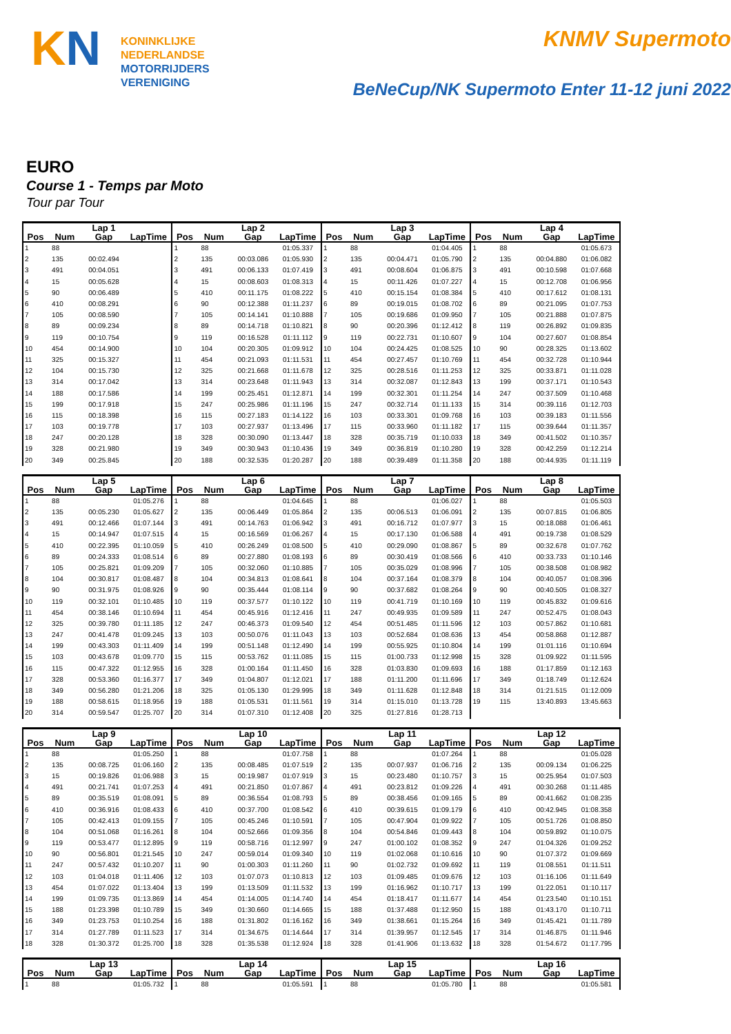KN
KONINKLIJKE
NEDERLANDSE
MOTORRIJDERS
VERENIGING
KNMV Supermoto
BeNeCup/NK Supermoto Enter 11-12 juni 2022
EURO
Course 1 - Temps par Moto
Tour par Tour
| | | Lap 1 | | | | Lap 2 | | | | Lap 3 | | | | Lap 4 | |
| --- | --- | --- | --- | --- | --- | --- | --- | --- | --- | --- | --- | --- | --- | --- | --- |
| Pos | Num | Gap | LapTime | Pos | Num | Gap | LapTime | Pos | Num | Gap | LapTime | Pos | Num | Gap | LapTime |
| 1 | 88 | | | 1 | 88 | | 01:05.337 | 1 | 88 | | 01:04.405 | 1 | 88 | | 01:05.673 |
| 2 | 135 | 00:02.494 | | 2 | 135 | 00:03.086 | 01:05.930 | 2 | 135 | 00:04.471 | 01:05.790 | 2 | 135 | 00:04.880 | 01:06.082 |
| 3 | 491 | 00:04.051 | | 3 | 491 | 00:06.133 | 01:07.419 | 3 | 491 | 00:08.604 | 01:06.875 | 3 | 491 | 00:10.598 | 01:07.668 |
| 4 | 15 | 00:05.628 | | 4 | 15 | 00:08.603 | 01:08.313 | 4 | 15 | 00:11.426 | 01:07.227 | 4 | 15 | 00:12.708 | 01:06.956 |
| 5 | 90 | 00:06.489 | | 5 | 410 | 00:11.175 | 01:08.222 | 5 | 410 | 00:15.154 | 01:08.384 | 5 | 410 | 00:17.612 | 01:08.131 |
| 6 | 410 | 00:08.291 | | 6 | 90 | 00:12.388 | 01:11.237 | 6 | 89 | 00:19.015 | 01:08.702 | 6 | 89 | 00:21.095 | 01:07.753 |
| 7 | 105 | 00:08.590 | | 7 | 105 | 00:14.141 | 01:10.888 | 7 | 105 | 00:19.686 | 01:09.950 | 7 | 105 | 00:21.888 | 01:07.875 |
| 8 | 89 | 00:09.234 | | 8 | 89 | 00:14.718 | 01:10.821 | 8 | 90 | 00:20.396 | 01:12.412 | 8 | 119 | 00:26.892 | 01:09.835 |
| 9 | 119 | 00:10.754 | | 9 | 119 | 00:16.528 | 01:11.112 | 9 | 119 | 00:22.731 | 01:10.607 | 9 | 104 | 00:27.607 | 01:08.854 |
| 10 | 454 | 00:14.900 | | 10 | 104 | 00:20.305 | 01:09.912 | 10 | 104 | 00:24.425 | 01:08.525 | 10 | 90 | 00:28.325 | 01:13.602 |
| 11 | 325 | 00:15.327 | | 11 | 454 | 00:21.093 | 01:11.531 | 11 | 454 | 00:27.457 | 01:10.769 | 11 | 454 | 00:32.728 | 01:10.944 |
| 12 | 104 | 00:15.730 | | 12 | 325 | 00:21.668 | 01:11.678 | 12 | 325 | 00:28.516 | 01:11.253 | 12 | 325 | 00:33.871 | 01:11.028 |
| 13 | 314 | 00:17.042 | | 13 | 314 | 00:23.648 | 01:11.943 | 13 | 314 | 00:32.087 | 01:12.843 | 13 | 199 | 00:37.171 | 01:10.543 |
| 14 | 188 | 00:17.586 | | 14 | 199 | 00:25.451 | 01:12.871 | 14 | 199 | 00:32.301 | 01:11.254 | 14 | 247 | 00:37.509 | 01:10.468 |
| 15 | 199 | 00:17.918 | | 15 | 247 | 00:25.986 | 01:11.196 | 15 | 247 | 00:32.714 | 01:11.133 | 15 | 314 | 00:39.116 | 01:12.703 |
| 16 | 115 | 00:18.398 | | 16 | 115 | 00:27.183 | 01:14.122 | 16 | 103 | 00:33.301 | 01:09.768 | 16 | 103 | 00:39.183 | 01:11.556 |
| 17 | 103 | 00:19.778 | | 17 | 103 | 00:27.937 | 01:13.496 | 17 | 115 | 00:33.960 | 01:11.182 | 17 | 115 | 00:39.644 | 01:11.357 |
| 18 | 247 | 00:20.128 | | 18 | 328 | 00:30.090 | 01:13.447 | 18 | 328 | 00:35.719 | 01:10.033 | 18 | 349 | 00:41.502 | 01:10.357 |
| 19 | 328 | 00:21.980 | | 19 | 349 | 00:30.943 | 01:10.436 | 19 | 349 | 00:36.819 | 01:10.280 | 19 | 328 | 00:42.259 | 01:12.214 |
| 20 | 349 | 00:25.845 | | 20 | 188 | 00:32.535 | 01:20.287 | 20 | 188 | 00:39.489 | 01:11.358 | 20 | 188 | 00:44.935 | 01:11.119 |
| | | Lap 5 | | | | Lap 6 | | | | Lap 7 | | | | Lap 8 | |
| --- | --- | --- | --- | --- | --- | --- | --- | --- | --- | --- | --- | --- | --- | --- | --- |
| Pos | Num | Gap | LapTime | Pos | Num | Gap | LapTime | Pos | Num | Gap | LapTime | Pos | Num | Gap | LapTime |
| 1 | 88 | | 01:05.276 | 1 | 88 | | 01:04.645 | 1 | 88 | | 01:06.027 | 1 | 88 | | 01:05.503 |
| 2 | 135 | 00:05.230 | 01:05.627 | 2 | 135 | 00:06.449 | 01:05.864 | 2 | 135 | 00:06.513 | 01:06.091 | 2 | 135 | 00:07.815 | 01:06.805 |
| 3 | 491 | 00:12.466 | 01:07.144 | 3 | 491 | 00:14.763 | 01:06.942 | 3 | 491 | 00:16.712 | 01:07.977 | 3 | 15 | 00:18.088 | 01:06.461 |
| 4 | 15 | 00:14.947 | 01:07.515 | 4 | 15 | 00:16.569 | 01:06.267 | 4 | 15 | 00:17.130 | 01:06.588 | 4 | 491 | 00:19.738 | 01:08.529 |
| 5 | 410 | 00:22.395 | 01:10.059 | 5 | 410 | 00:26.249 | 01:08.500 | 5 | 410 | 00:29.090 | 01:08.867 | 5 | 89 | 00:32.678 | 01:07.762 |
| 6 | 89 | 00:24.333 | 01:08.514 | 6 | 89 | 00:27.880 | 01:08.193 | 6 | 89 | 00:30.419 | 01:08.566 | 6 | 410 | 00:33.733 | 01:10.146 |
| 7 | 105 | 00:25.821 | 01:09.209 | 7 | 105 | 00:32.060 | 01:10.885 | 7 | 105 | 00:35.029 | 01:08.996 | 7 | 105 | 00:38.508 | 01:08.982 |
| 8 | 104 | 00:30.817 | 01:08.487 | 8 | 104 | 00:34.813 | 01:08.641 | 8 | 104 | 00:37.164 | 01:08.379 | 8 | 104 | 00:40.057 | 01:08.396 |
| 9 | 90 | 00:31.975 | 01:08.926 | 9 | 90 | 00:35.444 | 01:08.114 | 9 | 90 | 00:37.682 | 01:08.264 | 9 | 90 | 00:40.505 | 01:08.327 |
| 10 | 119 | 00:32.101 | 01:10.485 | 10 | 119 | 00:37.577 | 01:10.122 | 10 | 119 | 00:41.719 | 01:10.169 | 10 | 119 | 00:45.832 | 01:09.616 |
| 11 | 454 | 00:38.146 | 01:10.694 | 11 | 454 | 00:45.916 | 01:12.416 | 11 | 247 | 00:49.935 | 01:09.589 | 11 | 247 | 00:52.475 | 01:08.043 |
| 12 | 325 | 00:39.780 | 01:11.185 | 12 | 247 | 00:46.373 | 01:09.540 | 12 | 454 | 00:51.485 | 01:11.596 | 12 | 103 | 00:57.862 | 01:10.681 |
| 13 | 247 | 00:41.478 | 01:09.245 | 13 | 103 | 00:50.076 | 01:11.043 | 13 | 103 | 00:52.684 | 01:08.636 | 13 | 454 | 00:58.868 | 01:12.887 |
| 14 | 199 | 00:43.303 | 01:11.409 | 14 | 199 | 00:51.148 | 01:12.490 | 14 | 199 | 00:55.925 | 01:10.804 | 14 | 199 | 01:01.116 | 01:10.694 |
| 15 | 103 | 00:43.678 | 01:09.770 | 15 | 115 | 00:53.762 | 01:11.085 | 15 | 115 | 01:00.733 | 01:12.998 | 15 | 328 | 01:09.922 | 01:11.595 |
| 16 | 115 | 00:47.322 | 01:12.955 | 16 | 328 | 01:00.164 | 01:11.450 | 16 | 328 | 01:03.830 | 01:09.693 | 16 | 188 | 01:17.859 | 01:12.163 |
| 17 | 328 | 00:53.360 | 01:16.377 | 17 | 349 | 01:04.807 | 01:12.021 | 17 | 188 | 01:11.200 | 01:11.696 | 17 | 349 | 01:18.749 | 01:12.624 |
| 18 | 349 | 00:56.280 | 01:21.206 | 18 | 325 | 01:05.130 | 01:29.995 | 18 | 349 | 01:11.628 | 01:12.848 | 18 | 314 | 01:21.515 | 01:12.009 |
| 19 | 188 | 00:58.615 | 01:18.956 | 19 | 188 | 01:05.531 | 01:11.561 | 19 | 314 | 01:15.010 | 01:13.728 | 19 | 115 | 13:40.893 | 13:45.663 |
| 20 | 314 | 00:59.547 | 01:25.707 | 20 | 314 | 01:07.310 | 01:12.408 | 20 | 325 | 01:27.816 | 01:28.713 | | | | |
| | | Lap 9 | | | | Lap 10 | | | | Lap 11 | | | | Lap 12 | |
| --- | --- | --- | --- | --- | --- | --- | --- | --- | --- | --- | --- | --- | --- | --- | --- |
| Pos | Num | Gap | LapTime | Pos | Num | Gap | LapTime | Pos | Num | Gap | LapTime | Pos | Num | Gap | LapTime |
| 1 | 88 | | 01:05.250 | 1 | 88 | | 01:07.758 | 1 | 88 | | 01:07.264 | 1 | 88 | | 01:05.028 |
| 2 | 135 | 00:08.725 | 01:06.160 | 2 | 135 | 00:08.485 | 01:07.519 | 2 | 135 | 00:07.937 | 01:06.716 | 2 | 135 | 00:09.134 | 01:06.225 |
| 3 | 15 | 00:19.826 | 01:06.988 | 3 | 15 | 00:19.987 | 01:07.919 | 3 | 15 | 00:23.480 | 01:10.757 | 3 | 15 | 00:25.954 | 01:07.503 |
| 4 | 491 | 00:21.741 | 01:07.253 | 4 | 491 | 00:21.850 | 01:07.867 | 4 | 491 | 00:23.812 | 01:09.226 | 4 | 491 | 00:30.268 | 01:11.485 |
| 5 | 89 | 00:35.519 | 01:08.091 | 5 | 89 | 00:36.554 | 01:08.793 | 5 | 89 | 00:38.456 | 01:09.165 | 5 | 89 | 00:41.662 | 01:08.235 |
| 6 | 410 | 00:36.916 | 01:08.433 | 6 | 410 | 00:37.700 | 01:08.542 | 6 | 410 | 00:39.615 | 01:09.179 | 6 | 410 | 00:42.945 | 01:08.358 |
| 7 | 105 | 00:42.413 | 01:09.155 | 7 | 105 | 00:45.246 | 01:10.591 | 7 | 105 | 00:47.904 | 01:09.922 | 7 | 105 | 00:51.726 | 01:08.850 |
| 8 | 104 | 00:51.068 | 01:16.261 | 8 | 104 | 00:52.666 | 01:09.356 | 8 | 104 | 00:54.846 | 01:09.443 | 8 | 104 | 00:59.892 | 01:10.075 |
| 9 | 119 | 00:53.477 | 01:12.895 | 9 | 119 | 00:58.716 | 01:12.997 | 9 | 247 | 01:00.102 | 01:08.352 | 9 | 247 | 01:04.326 | 01:09.252 |
| 10 | 90 | 00:56.801 | 01:21.545 | 10 | 247 | 00:59.014 | 01:09.340 | 10 | 119 | 01:02.068 | 01:10.616 | 10 | 90 | 01:07.372 | 01:09.669 |
| 11 | 247 | 00:57.432 | 01:10.207 | 11 | 90 | 01:00.303 | 01:11.260 | 11 | 90 | 01:02.732 | 01:09.692 | 11 | 119 | 01:08.551 | 01:11.511 |
| 12 | 103 | 01:04.018 | 01:11.406 | 12 | 103 | 01:07.073 | 01:10.813 | 12 | 103 | 01:09.485 | 01:09.676 | 12 | 103 | 01:16.106 | 01:11.649 |
| 13 | 454 | 01:07.022 | 01:13.404 | 13 | 199 | 01:13.509 | 01:11.532 | 13 | 199 | 01:16.962 | 01:10.717 | 13 | 199 | 01:22.051 | 01:10.117 |
| 14 | 199 | 01:09.735 | 01:13.869 | 14 | 454 | 01:14.005 | 01:14.740 | 14 | 454 | 01:18.417 | 01:11.677 | 14 | 454 | 01:23.540 | 01:10.151 |
| 15 | 188 | 01:23.398 | 01:10.789 | 15 | 349 | 01:30.660 | 01:14.665 | 15 | 188 | 01:37.488 | 01:12.950 | 15 | 188 | 01:43.170 | 01:10.711 |
| 16 | 349 | 01:23.753 | 01:10.254 | 16 | 188 | 01:31.802 | 01:16.162 | 16 | 349 | 01:38.661 | 01:15.264 | 16 | 349 | 01:45.421 | 01:11.789 |
| 17 | 314 | 01:27.789 | 01:11.523 | 17 | 314 | 01:34.675 | 01:14.644 | 17 | 314 | 01:39.957 | 01:12.545 | 17 | 314 | 01:46.875 | 01:11.946 |
| 18 | 328 | 01:30.372 | 01:25.700 | 18 | 328 | 01:35.538 | 01:12.924 | 18 | 328 | 01:41.906 | 01:13.632 | 18 | 328 | 01:54.672 | 01:17.795 |
| | | Lap 13 | | | | Lap 14 | | | | Lap 15 | | | | Lap 16 | |
| --- | --- | --- | --- | --- | --- | --- | --- | --- | --- | --- | --- | --- | --- | --- | --- |
| Pos | Num | Gap | LapTime | Pos | Num | Gap | LapTime | Pos | Num | Gap | LapTime | Pos | Num | Gap | LapTime |
| 1 | 88 | | 01:05.732 | 1 | 88 | | 01:05.591 | 1 | 88 | | 01:05.780 | 1 | 88 | | 01:05.581 |